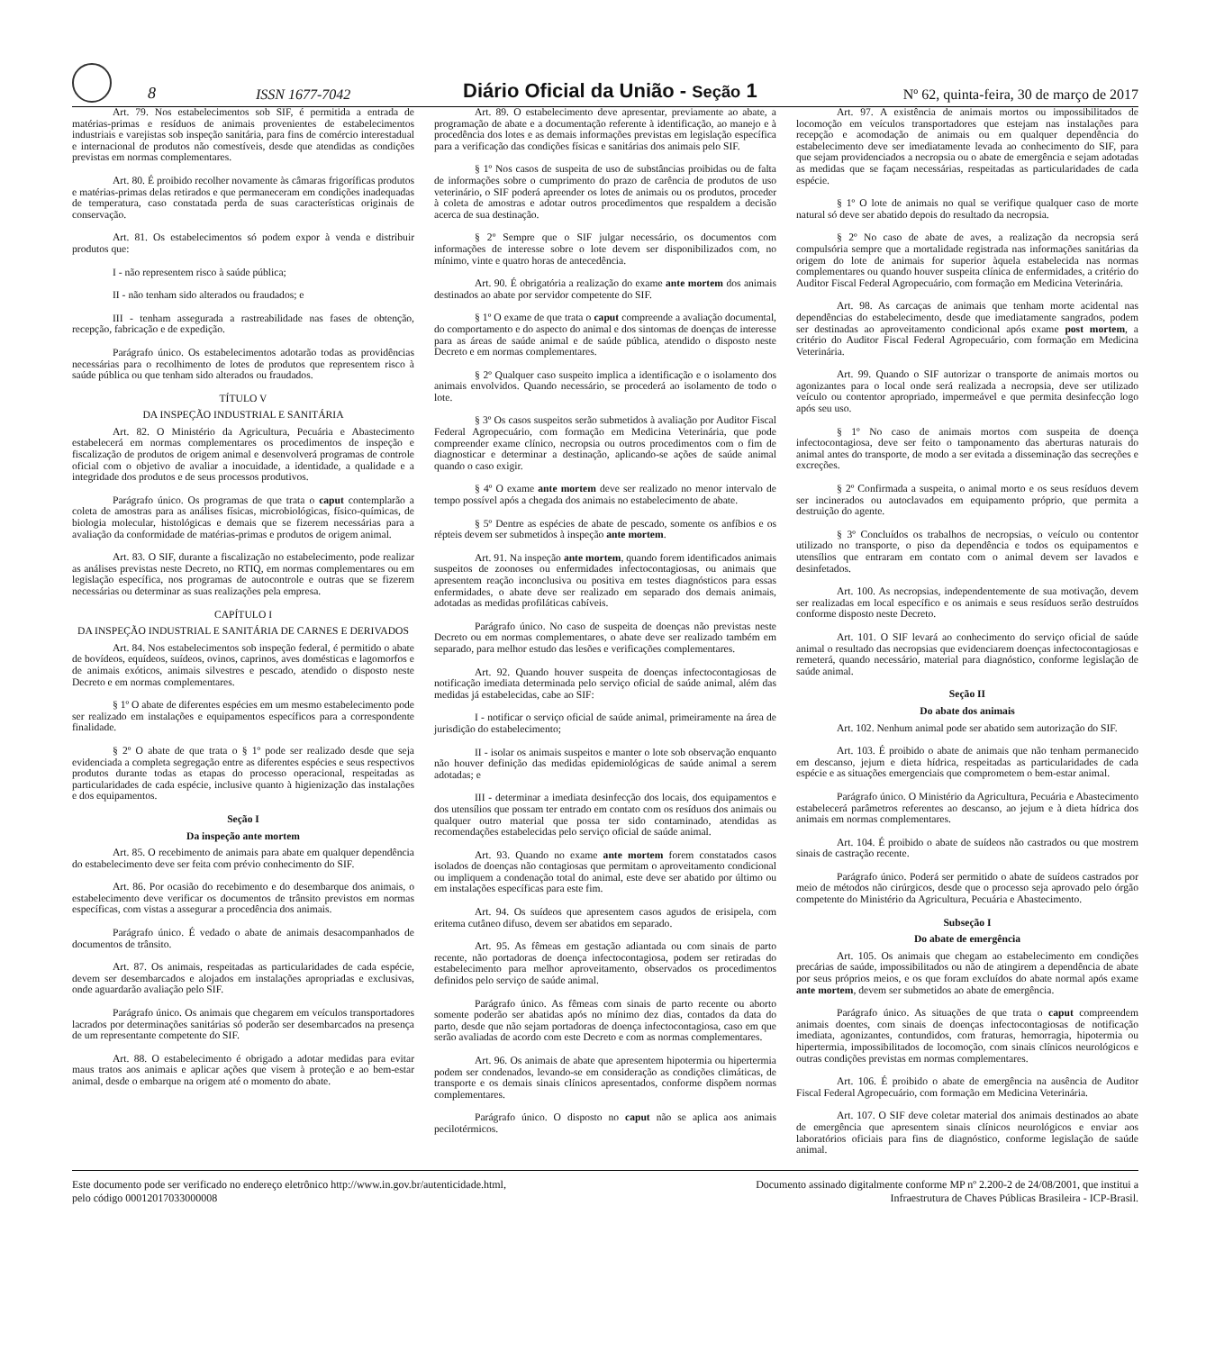8 ISSN 1677-7042 Diário Oficial da União - Seção 1 Nº 62, quinta-feira, 30 de março de 2017
Art. 79. Nos estabelecimentos sob SIF, é permitida a entrada de matérias-primas e resíduos de animais provenientes de estabelecimentos industriais e varejistas sob inspeção sanitária, para fins de comércio interestadual e internacional de produtos não comestíveis, desde que atendidas as condições previstas em normas complementares.
Art. 80. É proibido recolher novamente às câmaras frigoríficas produtos e matérias-primas delas retirados e que permaneceram em condições inadequadas de temperatura, caso constatada perda de suas características originais de conservação.
Art. 81. Os estabelecimentos só podem expor à venda e distribuir produtos que:
I - não representem risco à saúde pública;
II - não tenham sido alterados ou fraudados; e
III - tenham assegurada a rastreabilidade nas fases de obtenção, recepção, fabricação e de expedição.
Parágrafo único. Os estabelecimentos adotarão todas as providências necessárias para o recolhimento de lotes de produtos que representem risco à saúde pública ou que tenham sido alterados ou fraudados.
TÍTULO V
DA INSPEÇÃO INDUSTRIAL E SANITÁRIA
Art. 82. O Ministério da Agricultura, Pecuária e Abastecimento estabelecerá em normas complementares os procedimentos de inspeção e fiscalização de produtos de origem animal e desenvolverá programas de controle oficial com o objetivo de avaliar a inocuidade, a identidade, a qualidade e a integridade dos produtos e de seus processos produtivos.
Parágrafo único. Os programas de que trata o caput contemplarão a coleta de amostras para as análises físicas, microbiológicas, físico-químicas, de biologia molecular, histológicas e demais que se fizerem necessárias para a avaliação da conformidade de matérias-primas e produtos de origem animal.
Art. 83. O SIF, durante a fiscalização no estabelecimento, pode realizar as análises previstas neste Decreto, no RTIQ, em normas complementares ou em legislação específica, nos programas de autocontrole e outras que se fizerem necessárias ou determinar as suas realizações pela empresa.
CAPÍTULO I
DA INSPEÇÃO INDUSTRIAL E SANITÁRIA DE CARNES E DERIVADOS
Art. 84. Nos estabelecimentos sob inspeção federal, é permitido o abate de bovídeos, equídeos, suídeos, ovinos, caprinos, aves domésticas e lagomorfos e de animais exóticos, animais silvestres e pescado, atendido o disposto neste Decreto e em normas complementares.
§ 1º O abate de diferentes espécies em um mesmo estabelecimento pode ser realizado em instalações e equipamentos específicos para a correspondente finalidade.
§ 2º O abate de que trata o § 1º pode ser realizado desde que seja evidenciada a completa segregação entre as diferentes espécies e seus respectivos produtos durante todas as etapas do processo operacional, respeitadas as particularidades de cada espécie, inclusive quanto à higienização das instalações e dos equipamentos.
Seção I
Da inspeção ante mortem
Art. 85. O recebimento de animais para abate em qualquer dependência do estabelecimento deve ser feita com prévio conhecimento do SIF.
Art. 86. Por ocasião do recebimento e do desembarque dos animais, o estabelecimento deve verificar os documentos de trânsito previstos em normas específicas, com vistas a assegurar a procedência dos animais.
Parágrafo único. É vedado o abate de animais desacompanhados de documentos de trânsito.
Art. 87. Os animais, respeitadas as particularidades de cada espécie, devem ser desembarcados e alojados em instalações apropriadas e exclusivas, onde aguardarão avaliação pelo SIF.
Parágrafo único. Os animais que chegarem em veículos transportadores lacrados por determinações sanitárias só poderão ser desembarcados na presença de um representante competente do SIF.
Art. 88. O estabelecimento é obrigado a adotar medidas para evitar maus tratos aos animais e aplicar ações que visem à proteção e ao bem-estar animal, desde o embarque na origem até o momento do abate.
Art. 89. O estabelecimento deve apresentar, previamente ao abate, a programação de abate e a documentação referente à identificação, ao manejo e à procedência dos lotes e as demais informações previstas em legislação específica para a verificação das condições físicas e sanitárias dos animais pelo SIF.
§ 1º Nos casos de suspeita de uso de substâncias proibidas ou de falta de informações sobre o cumprimento do prazo de carência de produtos de uso veterinário, o SIF poderá apreender os lotes de animais ou os produtos, proceder à coleta de amostras e adotar outros procedimentos que respaldem a decisão acerca de sua destinação.
§ 2º Sempre que o SIF julgar necessário, os documentos com informações de interesse sobre o lote devem ser disponibilizados com, no mínimo, vinte e quatro horas de antecedência.
Art. 90. É obrigatória a realização do exame ante mortem dos animais destinados ao abate por servidor competente do SIF.
§ 1º O exame de que trata o caput compreende a avaliação documental, do comportamento e do aspecto do animal e dos sintomas de doenças de interesse para as áreas de saúde animal e de saúde pública, atendido o disposto neste Decreto e em normas complementares.
§ 2º Qualquer caso suspeito implica a identificação e o isolamento dos animais envolvidos. Quando necessário, se procederá ao isolamento de todo o lote.
§ 3º Os casos suspeitos serão submetidos à avaliação por Auditor Fiscal Federal Agropecuário, com formação em Medicina Veterinária, que pode compreender exame clínico, necropsia ou outros procedimentos com o fim de diagnosticar e determinar a destinação, aplicando-se ações de saúde animal quando o caso exigir.
§ 4º O exame ante mortem deve ser realizado no menor intervalo de tempo possível após a chegada dos animais no estabelecimento de abate.
§ 5º Dentre as espécies de abate de pescado, somente os anfíbios e os répteis devem ser submetidos à inspeção ante mortem.
Art. 91. Na inspeção ante mortem, quando forem identificados animais suspeitos de zoonoses ou enfermidades infectocontagiosas, ou animais que apresentem reação inconclusiva ou positiva em testes diagnósticos para essas enfermidades, o abate deve ser realizado em separado dos demais animais, adotadas as medidas profiláticas cabíveis.
Parágrafo único. No caso de suspeita de doenças não previstas neste Decreto ou em normas complementares, o abate deve ser realizado também em separado, para melhor estudo das lesões e verificações complementares.
Art. 92. Quando houver suspeita de doenças infectocontagiosas de notificação imediata determinada pelo serviço oficial de saúde animal, além das medidas já estabelecidas, cabe ao SIF:
I - notificar o serviço oficial de saúde animal, primeiramente na área de jurisdição do estabelecimento;
II - isolar os animais suspeitos e manter o lote sob observação enquanto não houver definição das medidas epidemiológicas de saúde animal a serem adotadas; e
III - determinar a imediata desinfecção dos locais, dos equipamentos e dos utensílios que possam ter entrado em contato com os resíduos dos animais ou qualquer outro material que possa ter sido contaminado, atendidas as recomendações estabelecidas pelo serviço oficial de saúde animal.
Art. 93. Quando no exame ante mortem forem constatados casos isolados de doenças não contagiosas que permitam o aproveitamento condicional ou impliquem a condenação total do animal, este deve ser abatido por último ou em instalações específicas para este fim.
Art. 94. Os suídeos que apresentem casos agudos de erisipela, com eritema cutâneo difuso, devem ser abatidos em separado.
Art. 95. As fêmeas em gestação adiantada ou com sinais de parto recente, não portadoras de doença infectocontagiosa, podem ser retiradas do estabelecimento para melhor aproveitamento, observados os procedimentos definidos pelo serviço de saúde animal.
Parágrafo único. As fêmeas com sinais de parto recente ou aborto somente poderão ser abatidas após no mínimo dez dias, contados da data do parto, desde que não sejam portadoras de doença infectocontagiosa, caso em que serão avaliadas de acordo com este Decreto e com as normas complementares.
Art. 96. Os animais de abate que apresentem hipotermia ou hipertermia podem ser condenados, levando-se em consideração as condições climáticas, de transporte e os demais sinais clínicos apresentados, conforme dispõem normas complementares.
Parágrafo único. O disposto no caput não se aplica aos animais pecilotérmicos.
Art. 97. A existência de animais mortos ou impossibilitados de locomoção em veículos transportadores que estejam nas instalações para recepção e acomodação de animais ou em qualquer dependência do estabelecimento deve ser imediatamente levada ao conhecimento do SIF, para que sejam providenciados a necropsia ou o abate de emergência e sejam adotadas as medidas que se façam necessárias, respeitadas as particularidades de cada espécie.
§ 1º O lote de animais no qual se verifique qualquer caso de morte natural só deve ser abatido depois do resultado da necropsia.
§ 2º No caso de abate de aves, a realização da necropsia será compulsória sempre que a mortalidade registrada nas informações sanitárias da origem do lote de animais for superior àquela estabelecida nas normas complementares ou quando houver suspeita clínica de enfermidades, a critério do Auditor Fiscal Federal Agropecuário, com formação em Medicina Veterinária.
Art. 98. As carcaças de animais que tenham morte acidental nas dependências do estabelecimento, desde que imediatamente sangrados, podem ser destinadas ao aproveitamento condicional após exame post mortem, a critério do Auditor Fiscal Federal Agropecuário, com formação em Medicina Veterinária.
Art. 99. Quando o SIF autorizar o transporte de animais mortos ou agonizantes para o local onde será realizada a necropsia, deve ser utilizado veículo ou contentor apropriado, impermeável e que permita desinfecção logo após seu uso.
§ 1º No caso de animais mortos com suspeita de doença infectocontagiosa, deve ser feito o tamponamento das aberturas naturais do animal antes do transporte, de modo a ser evitada a disseminação das secreções e excreções.
§ 2º Confirmada a suspeita, o animal morto e os seus resíduos devem ser incinerados ou autoclavados em equipamento próprio, que permita a destruição do agente.
§ 3º Concluídos os trabalhos de necropsias, o veículo ou contentor utilizado no transporte, o piso da dependência e todos os equipamentos e utensílios que entraram em contato com o animal devem ser lavados e desinfetados.
Art. 100. As necropsias, independentemente de sua motivação, devem ser realizadas em local específico e os animais e seus resíduos serão destruídos conforme disposto neste Decreto.
Art. 101. O SIF levará ao conhecimento do serviço oficial de saúde animal o resultado das necropsias que evidenciarem doenças infectocontagiosas e remeterá, quando necessário, material para diagnóstico, conforme legislação de saúde animal.
Seção II
Do abate dos animais
Art. 102. Nenhum animal pode ser abatido sem autorização do SIF.
Art. 103. É proibido o abate de animais que não tenham permanecido em descanso, jejum e dieta hídrica, respeitadas as particularidades de cada espécie e as situações emergenciais que comprometem o bem-estar animal.
Parágrafo único. O Ministério da Agricultura, Pecuária e Abastecimento estabelecerá parâmetros referentes ao descanso, ao jejum e à dieta hídrica dos animais em normas complementares.
Art. 104. É proibido o abate de suídeos não castrados ou que mostrem sinais de castração recente.
Parágrafo único. Poderá ser permitido o abate de suídeos castrados por meio de métodos não cirúrgicos, desde que o processo seja aprovado pelo órgão competente do Ministério da Agricultura, Pecuária e Abastecimento.
Subseção I
Do abate de emergência
Art. 105. Os animais que chegam ao estabelecimento em condições precárias de saúde, impossibilitados ou não de atingirem a dependência de abate por seus próprios meios, e os que foram excluídos do abate normal após exame ante mortem, devem ser submetidos ao abate de emergência.
Parágrafo único. As situações de que trata o caput compreendem animais doentes, com sinais de doenças infectocontagiosas de notificação imediata, agonizantes, contundidos, com fraturas, hemorragia, hipotermia ou hipertermia, impossibilitados de locomoção, com sinais clínicos neurológicos e outras condições previstas em normas complementares.
Art. 106. É proibido o abate de emergência na ausência de Auditor Fiscal Federal Agropecuário, com formação em Medicina Veterinária.
Art. 107. O SIF deve coletar material dos animais destinados ao abate de emergência que apresentem sinais clínicos neurológicos e enviar aos laboratórios oficiais para fins de diagnóstico, conforme legislação de saúde animal.
Este documento pode ser verificado no endereço eletrônico http://www.in.gov.br/autenticidade.html,
pelo código 00012017033000008
Documento assinado digitalmente conforme MP nº 2.200-2 de 24/08/2001, que institui a
Infraestrutura de Chaves Públicas Brasileira - ICP-Brasil.